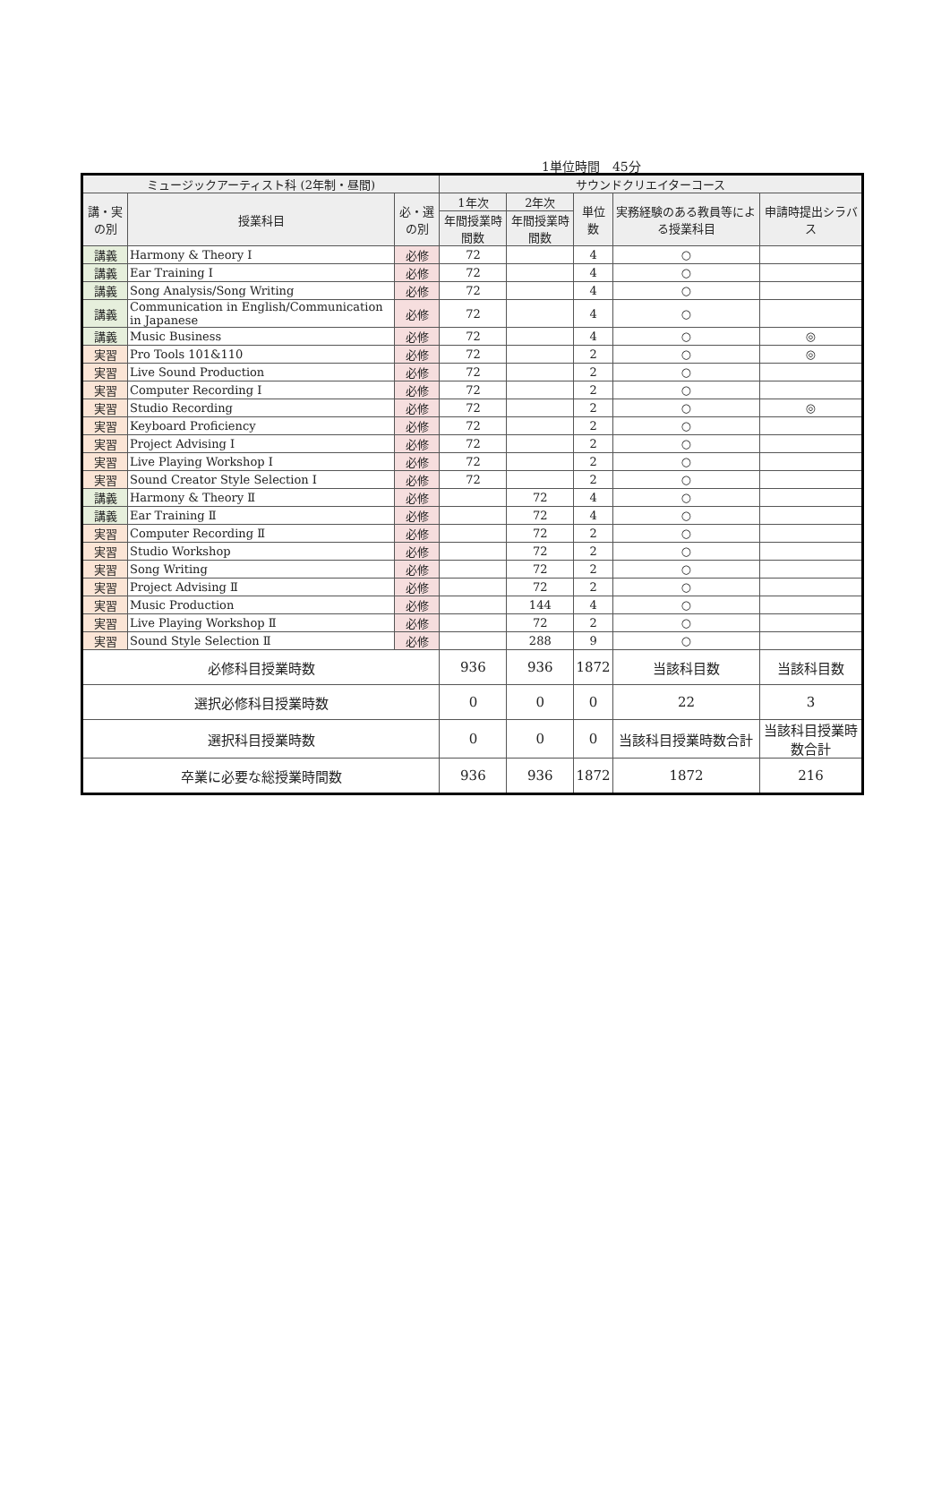1単位時間　45分
| ミュージックアーティスト科 (2年制・昼間) | | | サウンドクリエイターコース | | | | |
| --- | --- | --- | --- | --- | --- | --- | --- |
| 講・実の別 | 授業科目 | 必・選の別 | 1年次 | 2年次 | 単位数 | 実務経験のある教員等による授業科目 | 申請時提出シラバス |
| | | | 年間授業時間数 | 年間授業時間数 | | | |
| 講義 | Harmony & Theory I | 必修 | 72 | | 4 | ○ | |
| 講義 | Ear Training I | 必修 | 72 | | 4 | ○ | |
| 講義 | Song Analysis/Song Writing | 必修 | 72 | | 4 | ○ | |
| 講義 | Communication in English/Communication in Japanese | 必修 | 72 | | 4 | ○ | |
| 講義 | Music Business | 必修 | 72 | | 4 | ○ | ◎ |
| 実習 | Pro Tools 101&110 | 必修 | 72 | | 2 | ○ | ◎ |
| 実習 | Live Sound Production | 必修 | 72 | | 2 | ○ | |
| 実習 | Computer Recording I | 必修 | 72 | | 2 | ○ | |
| 実習 | Studio Recording | 必修 | 72 | | 2 | ○ | ◎ |
| 実習 | Keyboard Proficiency | 必修 | 72 | | 2 | ○ | |
| 実習 | Project Advising I | 必修 | 72 | | 2 | ○ | |
| 実習 | Live Playing Workshop I | 必修 | 72 | | 2 | ○ | |
| 実習 | Sound Creator Style Selection I | 必修 | 72 | | 2 | ○ | |
| 講義 | Harmony & Theory Ⅱ | 必修 | | 72 | 4 | ○ | |
| 講義 | Ear Training Ⅱ | 必修 | | 72 | 4 | ○ | |
| 実習 | Computer Recording Ⅱ | 必修 | | 72 | 2 | ○ | |
| 実習 | Studio Workshop | 必修 | | 72 | 2 | ○ | |
| 実習 | Song Writing | 必修 | | 72 | 2 | ○ | |
| 実習 | Project Advising Ⅱ | 必修 | | 72 | 2 | ○ | |
| 実習 | Music Production | 必修 | | 144 | 4 | ○ | |
| 実習 | Live Playing Workshop Ⅱ | 必修 | | 72 | 2 | ○ | |
| 実習 | Sound Style Selection Ⅱ | 必修 | | 288 | 9 | ○ | |
| 必修科目授業時数 | | | 936 | 936 | 1872 | 当該科目数 | 当該科目数 |
| 選択必修科目授業時数 | | | 0 | 0 | 0 | 22 | 3 |
| 選択科目授業時数 | | | 0 | 0 | 0 | 当該科目授業時数合計 | 当該科目授業時数合計 |
| 卒業に必要な総授業時間数 | | | 936 | 936 | 1872 | 1872 | 216 |